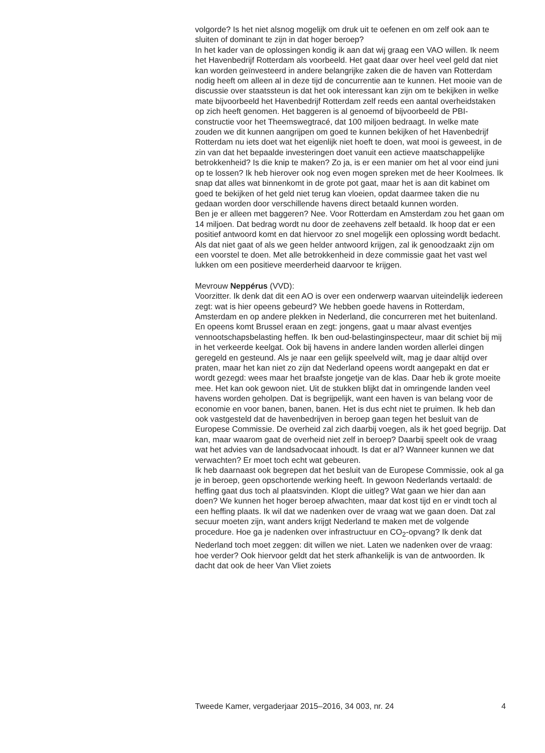volgorde? Is het niet alsnog mogelijk om druk uit te oefenen en om zelf ook aan te sluiten of dominant te zijn in dat hoger beroep?
In het kader van de oplossingen kondig ik aan dat wij graag een VAO willen. Ik neem het Havenbedrijf Rotterdam als voorbeeld. Het gaat daar over heel veel geld dat niet kan worden geïnvesteerd in andere belangrijke zaken die de haven van Rotterdam nodig heeft om alleen al in deze tijd de concurrentie aan te kunnen. Het mooie van de discussie over staatssteun is dat het ook interessant kan zijn om te bekijken in welke mate bijvoorbeeld het Havenbedrijf Rotterdam zelf reeds een aantal overheidstaken op zich heeft genomen. Het baggeren is al genoemd of bijvoorbeeld de PBI-constructie voor het Theemswegtracé, dat 100 miljoen bedraagt. In welke mate zouden we dit kunnen aangrijpen om goed te kunnen bekijken of het Havenbedrijf Rotterdam nu iets doet wat het eigenlijk niet hoeft te doen, wat mooi is geweest, in de zin van dat het bepaalde investeringen doet vanuit een actieve maatschappelijke betrokkenheid? Is die knip te maken? Zo ja, is er een manier om het al voor eind juni op te lossen? Ik heb hierover ook nog even mogen spreken met de heer Koolmees. Ik snap dat alles wat binnenkomt in de grote pot gaat, maar het is aan dit kabinet om goed te bekijken of het geld niet terug kan vloeien, opdat daarmee taken die nu gedaan worden door verschillende havens direct betaald kunnen worden.
Ben je er alleen met baggeren? Nee. Voor Rotterdam en Amsterdam zou het gaan om 14 miljoen. Dat bedrag wordt nu door de zeehavens zelf betaald. Ik hoop dat er een positief antwoord komt en dat hiervoor zo snel mogelijk een oplossing wordt bedacht. Als dat niet gaat of als we geen helder antwoord krijgen, zal ik genoodzaakt zijn om een voorstel te doen. Met alle betrokkenheid in deze commissie gaat het vast wel lukken om een positieve meerderheid daarvoor te krijgen.
Mevrouw Neppérus (VVD):
Voorzitter. Ik denk dat dit een AO is over een onderwerp waarvan uiteindelijk iedereen zegt: wat is hier opeens gebeurd? We hebben goede havens in Rotterdam, Amsterdam en op andere plekken in Nederland, die concurreren met het buitenland. En opeens komt Brussel eraan en zegt: jongens, gaat u maar alvast eventjes vennootschapsbelasting heffen. Ik ben oud-belastinginspecteur, maar dit schiet bij mij in het verkeerde keelgat. Ook bij havens in andere landen worden allerlei dingen geregeld en gesteund. Als je naar een gelijk speelveld wilt, mag je daar altijd over praten, maar het kan niet zo zijn dat Nederland opeens wordt aangepakt en dat er wordt gezegd: wees maar het braafste jongetje van de klas. Daar heb ik grote moeite mee. Het kan ook gewoon niet. Uit de stukken blijkt dat in omringende landen veel havens worden geholpen. Dat is begrijpelijk, want een haven is van belang voor de economie en voor banen, banen, banen. Het is dus echt niet te pruimen. Ik heb dan ook vastgesteld dat de havenbedrijven in beroep gaan tegen het besluit van de Europese Commissie. De overheid zal zich daarbij voegen, als ik het goed begrijp. Dat kan, maar waarom gaat de overheid niet zelf in beroep? Daarbij speelt ook de vraag wat het advies van de landsadvocaat inhoudt. Is dat er al? Wanneer kunnen we dat verwachten? Er moet toch echt wat gebeuren.
Ik heb daarnaast ook begrepen dat het besluit van de Europese Commissie, ook al ga je in beroep, geen opschortende werking heeft. In gewoon Nederlands vertaald: de heffing gaat dus toch al plaatsvinden. Klopt die uitleg? Wat gaan we hier dan aan doen? We kunnen het hoger beroep afwachten, maar dat kost tijd en er vindt toch al een heffing plaats. Ik wil dat we nadenken over de vraag wat we gaan doen. Dat zal secuur moeten zijn, want anders krijgt Nederland te maken met de volgende procedure. Hoe ga je nadenken over infrastructuur en CO<sub>2</sub>-opvang? Ik denk dat Nederland toch moet zeggen: dit willen we niet. Laten we nadenken over de vraag: hoe verder? Ook hiervoor geldt dat het sterk afhankelijk is van de antwoorden. Ik dacht dat ook de heer Van Vliet zoiets
Tweede Kamer, vergaderjaar 2015–2016, 34 003, nr. 24 4